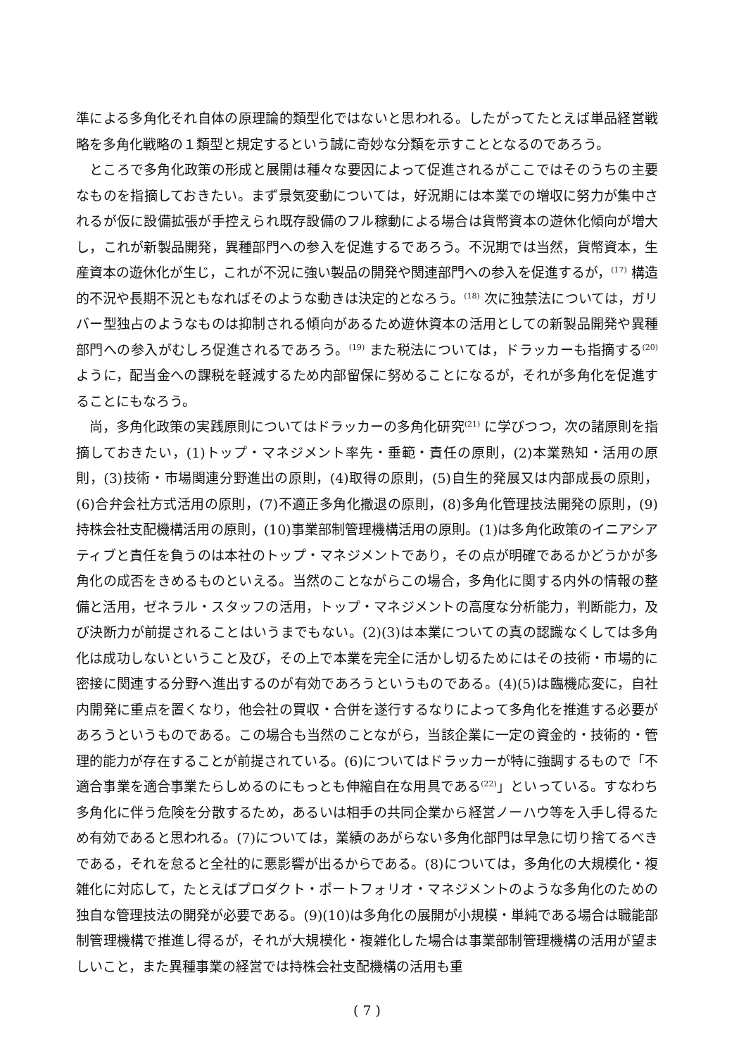準による多角化それ自体の原理論的類型化ではないと思われる。したがってたとえば単品経営戦略を多角化戦略の１類型と規定するという誠に奇妙な分類を示すこととなるのであろう。
ところで多角化政策の形成と展開は種々な要因によって促進されるがここではそのうちの主要なものを指摘しておきたい。まず景気変動については，好況期には本業での増収に努力が集中されるが仮に設備拡張が手控えられ既存設備のフル稼動による場合は貨幣資本の遊休化傾向が増大し，これが新製品開発，異種部門への参入を促進するであろう。不況期では当然，貨幣資本，生産資本の遊休化が生じ，これが不況に強い製品の開発や関連部門への参入を促進するが，<sup>(17)</sup> 構造的不況や長期不況ともなればそのような動きは決定的となろう。<sup>(18)</sup> 次に独禁法については，ガリバー型独占のようなものは抑制される傾向があるため遊休資本の活用としての新製品開発や異種部門への参入がむしろ促進されるであろう。<sup>(19)</sup> また税法については，ドラッカーも指摘する<sup>(20)</sup> ように，配当金への課税を軽減するため内部留保に努めることになるが，それが多角化を促進することにもなろう。
尚，多角化政策の実践原則についてはドラッカーの多角化研究<sup>(21)</sup> に学びつつ，次の諸原則を指摘しておきたい，(1)トップ・マネジメント率先・垂範・責任の原則，(2)本業熟知・活用の原則，(3)技術・市場関連分野進出の原則，(4)取得の原則，(5)自生的発展又は内部成長の原則，(6)合弁会社方式活用の原則，(7)不適正多角化撤退の原則，(8)多角化管理技法開発の原則，(9)持株会社支配機構活用の原則，(10)事業部制管理機構活用の原則。(1)は多角化政策のイニアシアティブと責任を負うのは本社のトップ・マネジメントであり，その点が明確であるかどうかが多角化の成否をきめるものといえる。当然のことながらこの場合，多角化に関する内外の情報の整備と活用，ゼネラル・スタッフの活用，トップ・マネジメントの高度な分析能力，判断能力，及び決断力が前提されることはいうまでもない。(2)(3)は本業についての真の認識なくしては多角化は成功しないということ及び，その上で本業を完全に活かし切るためにはその技術・市場的に密接に関連する分野へ進出するのが有効であろうというものである。(4)(5)は臨機応変に，自社内開発に重点を置くなり，他会社の買収・合併を遂行するなりによって多角化を推進する必要があろうというものである。この場合も当然のことながら，当該企業に一定の資金的・技術的・管理的能力が存在することが前提されている。(6)についてはドラッカーが特に強調するもので「不適合事業を適合事業たらしめるのにもっとも伸縮自在な用具である<sup>(22)</sup>」といっている。すなわち多角化に伴う危険を分散するため，あるいは相手の共同企業から経営ノーハウ等を入手し得るため有効であると思われる。(7)については，業績のあがらない多角化部門は早急に切り捨てるべきである，それを怠ると全社的に悪影響が出るからである。(8)については，多角化の大規模化・複雑化に対応して，たとえばプロダクト・ポートフォリオ・マネジメントのような多角化のための独自な管理技法の開発が必要である。(9)(10)は多角化の展開が小規模・単純である場合は職能部制管理機構で推進し得るが，それが大規模化・複雑化した場合は事業部制管理機構の活用が望ましいこと，また異種事業の経営では持株会社支配機構の活用も重
( 7 )